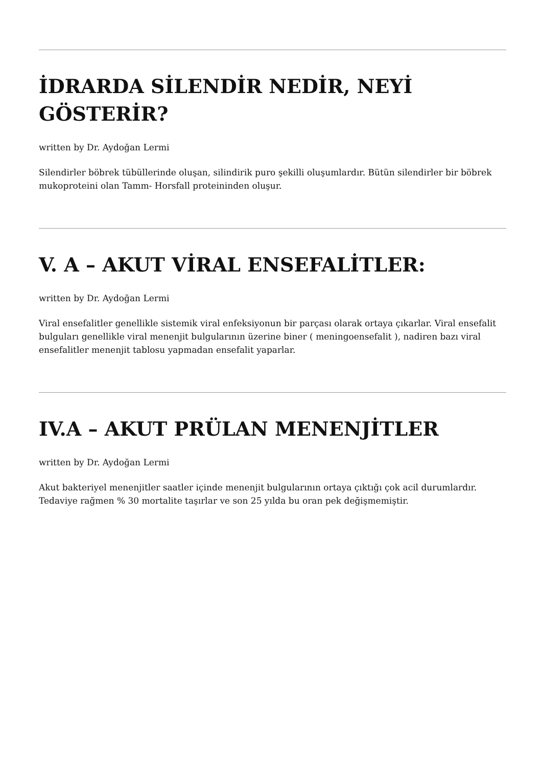İDRARDA SİLENDİR NEDİR, NEYİ GÖSTERİR?
written by Dr. Aydoğan Lermi
Silendirler böbrek tübüllerinde oluşan, silindirik puro şekilli oluşumlardır. Bütün silendirler bir böbrek mukoproteini olan Tamm- Horsfall proteininden oluşur.
V. A – AKUT VİRAL ENSEFALİTLER:
written by Dr. Aydoğan Lermi
Viral ensefalitler genellikle sistemik viral enfeksiyonun bir parçası olarak ortaya çıkarlar. Viral ensefalit bulguları genellikle viral menenjit bulgularının üzerine biner ( meningoensefalit ), nadiren bazı viral ensefalitler menenjit tablosu yapmadan ensefalit yaparlar.
IV.A – AKUT PRÜLAN MENENJİTLER
written by Dr. Aydoğan Lermi
Akut bakteriyel menenjitler saatler içinde menenjit bulgularının ortaya çıktığı çok acil durumlardır. Tedaviye rağmen % 30 mortalite taşırlar ve son 25 yılda bu oran pek değişmemiştir.